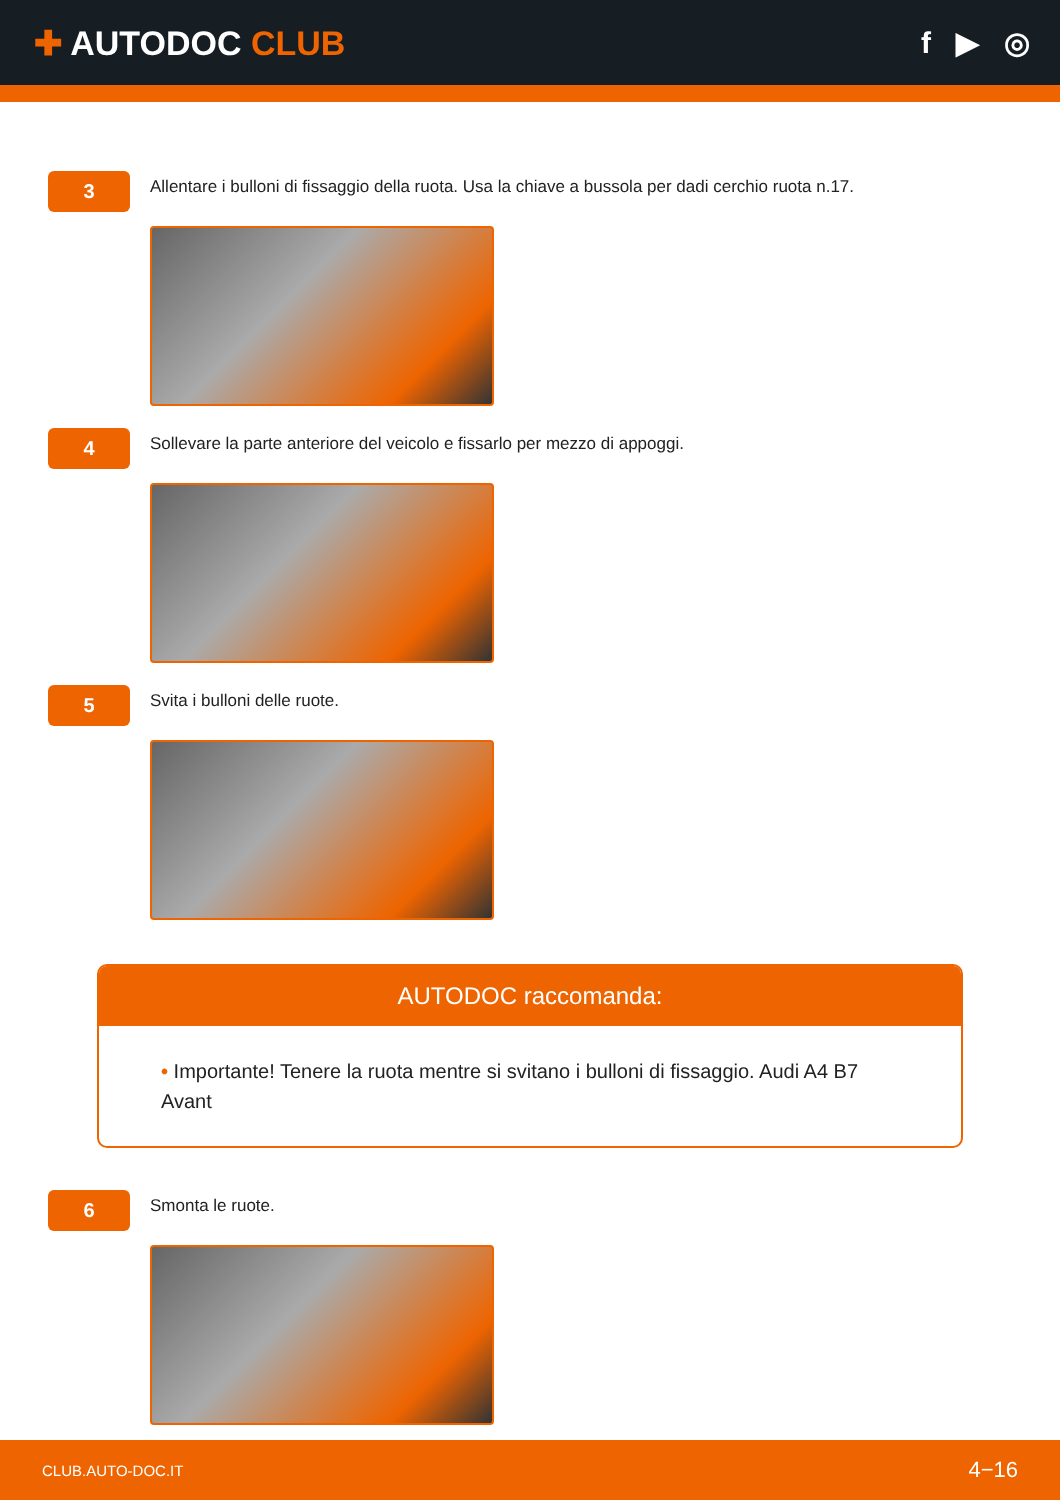✚ AUTODOC CLUB f ▶ ◎
3
Allentare i bulloni di fissaggio della ruota. Usa la chiave a bussola per dadi cerchio ruota n.17.
4
Sollevare la parte anteriore del veicolo e fissarlo per mezzo di appoggi.
5
Svita i bulloni delle ruote.
AUTODOC raccomanda:
• Importante! Tenere la ruota mentre si svitano i bulloni di fissaggio. Audi A4 B7 Avant
6
Smonta le ruote.
CLUB.AUTO-DOC.IT 4−16